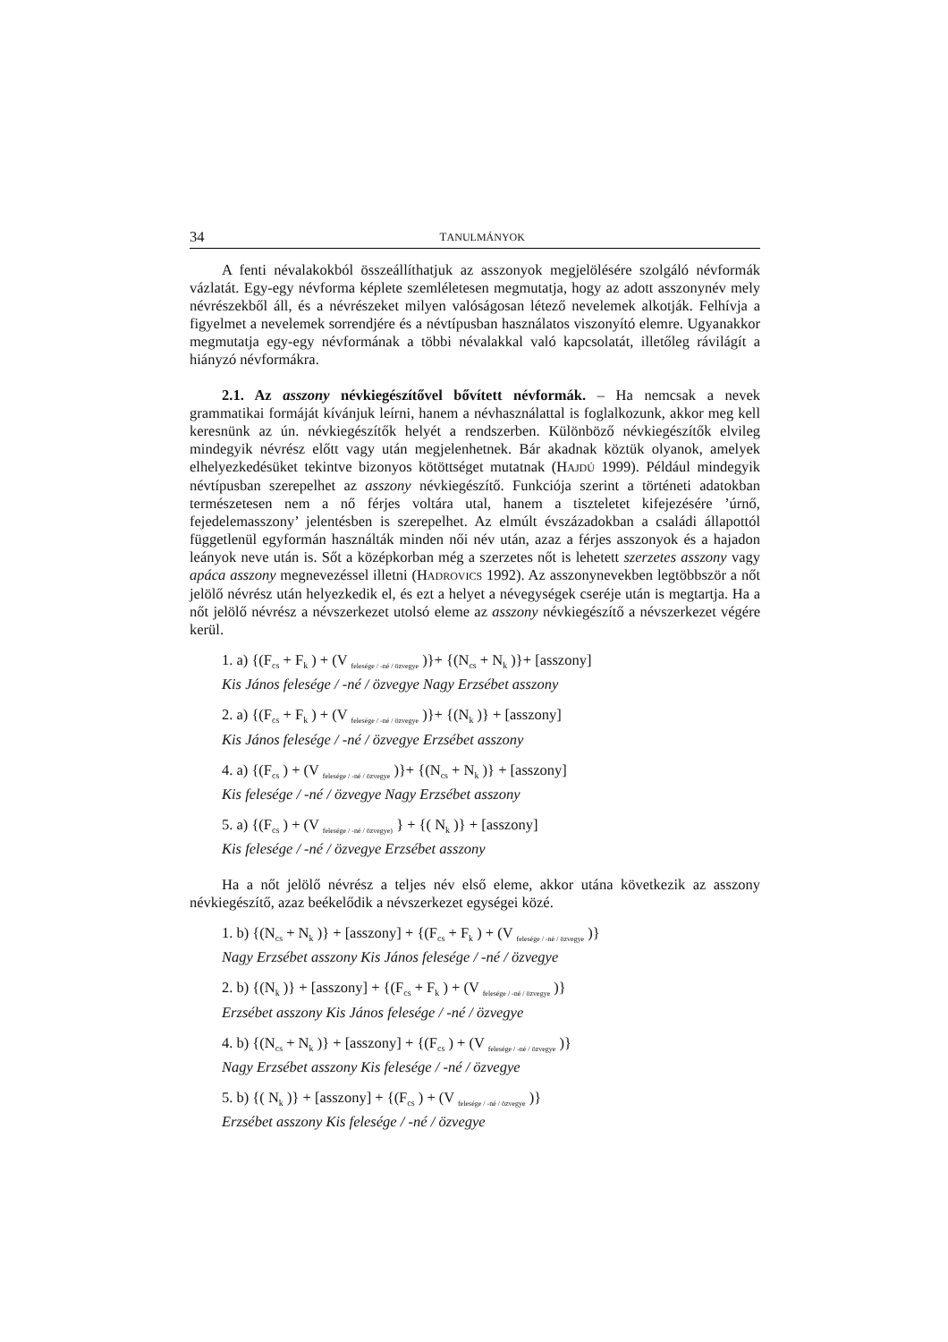34 TANULMÁNYOK
A fenti névalakokból összeállíthatjuk az asszonyok megjelölésére szolgáló névformák vázlatát. Egy-egy névforma képlete szemléletesen megmutatja, hogy az adott asszonynév mely névrészekből áll, és a névrészeket milyen valóságosan létező nevelemek alkotják. Felhívja a figyelmet a nevelemek sorrendjére és a névtípusban használatos viszonyító elemre. Ugyanakkor megmutatja egy-egy névformának a többi névalakkal való kapcsolatát, illetőleg rávilágít a hiányzó névformákra.
2.1. Az asszony névkiegészítővel bővített névformák. – Ha nemcsak a nevek grammatikai formáját kívánjuk leírni, hanem a névhasználattal is foglalkozunk, akkor meg kell keresnünk az ún. névkiegészítők helyét a rendszerben. Különböző névkiegészítők elvileg mindegyik névrész előtt vagy után megjelenhetnek. Bár akadnak köztük olyanok, amelyek elhelyezkedésüket tekintve bizonyos kötöttséget mutatnak (HAJDÚ 1999). Például mindegyik névtípusban szerepelhet az asszony névkiegészítő. Funkciója szerint a történeti adatokban természetesen nem a nő férjes voltára utal, hanem a tiszteletet kifejezésére ’úrnő, fejedelemasszony’ jelentésben is szerepelhet. Az elmúlt évszázadokban a családi állapottól függetlenül egyformán használták minden női név után, azaz a férjes asszonyok és a hajadon leányok neve után is. Sőt a középkorban még a szerzetes nőt is lehetett szerzetes asszony vagy apáca asszony megnevezéssel illetni (HADROVICS 1992). Az asszonynevekben legtöbbször a nőt jelölő névrész után helyezkedik el, és ezt a helyet a névegységek cseréje után is megtartja. Ha a nőt jelölő névrész a névszerkezet utolsó eleme az asszony névkiegészítő a névszerkezet végére kerül.
1. a) {(F<sub>cs</sub> + F<sub>k</sub> ) + (V <sub>felesége / -né / özvegye</sub> )}+ {(N<sub>cs</sub> + N<sub>k</sub> )}+ [asszony]
Kis János felesége / -né / özvegye Nagy Erzsébet asszony
2. a) {(F<sub>cs</sub> + F<sub>k</sub> ) + (V <sub>felesége / -né / özvegye</sub> )}+ {(N<sub>k</sub> )} + [asszony]
Kis János felesége / -né / özvegye Erzsébet asszony
4. a) {(F<sub>cs</sub> ) + (V <sub>felesége / -né / özvegye</sub> )}+ {(N<sub>cs</sub> + N<sub>k</sub> )} + [asszony]
Kis felesége / -né / özvegye Nagy Erzsébet asszony
5. a) {(F<sub>cs</sub> ) + (V <sub>felesége / -né / özvegye)</sub> } + {( N<sub>k</sub> )} + [asszony]
Kis felesége / -né / özvegye Erzsébet asszony
Ha a nőt jelölő névrész a teljes név első eleme, akkor utána következik az asszony névkiegészítő, azaz beékelődik a névszerkezet egységei közé.
1. b) {(N<sub>cs</sub> + N<sub>k</sub> )} + [asszony] + {(F<sub>cs</sub> + F<sub>k</sub> ) + (V <sub>felesége / -né / özvegye</sub> )}
Nagy Erzsébet asszony Kis János felesége / -né / özvegye
2. b) {(N<sub>k</sub> )} + [asszony] + {(F<sub>cs</sub> + F<sub>k</sub> ) + (V <sub>felesége / -né / özvegye</sub> )}
Erzsébet asszony Kis János felesége / -né / özvegye
4. b) {(N<sub>cs</sub> + N<sub>k</sub> )} + [asszony] + {(F<sub>cs</sub> ) + (V <sub>felesége / -né / özvegye</sub> )}
Nagy Erzsébet asszony Kis felesége / -né / özvegye
5. b) {( N<sub>k</sub> )} + [asszony] + {(F<sub>cs</sub> ) + (V <sub>felesége / -né / özvegye</sub> )}
Erzsébet asszony Kis felesége / -né / özvegye